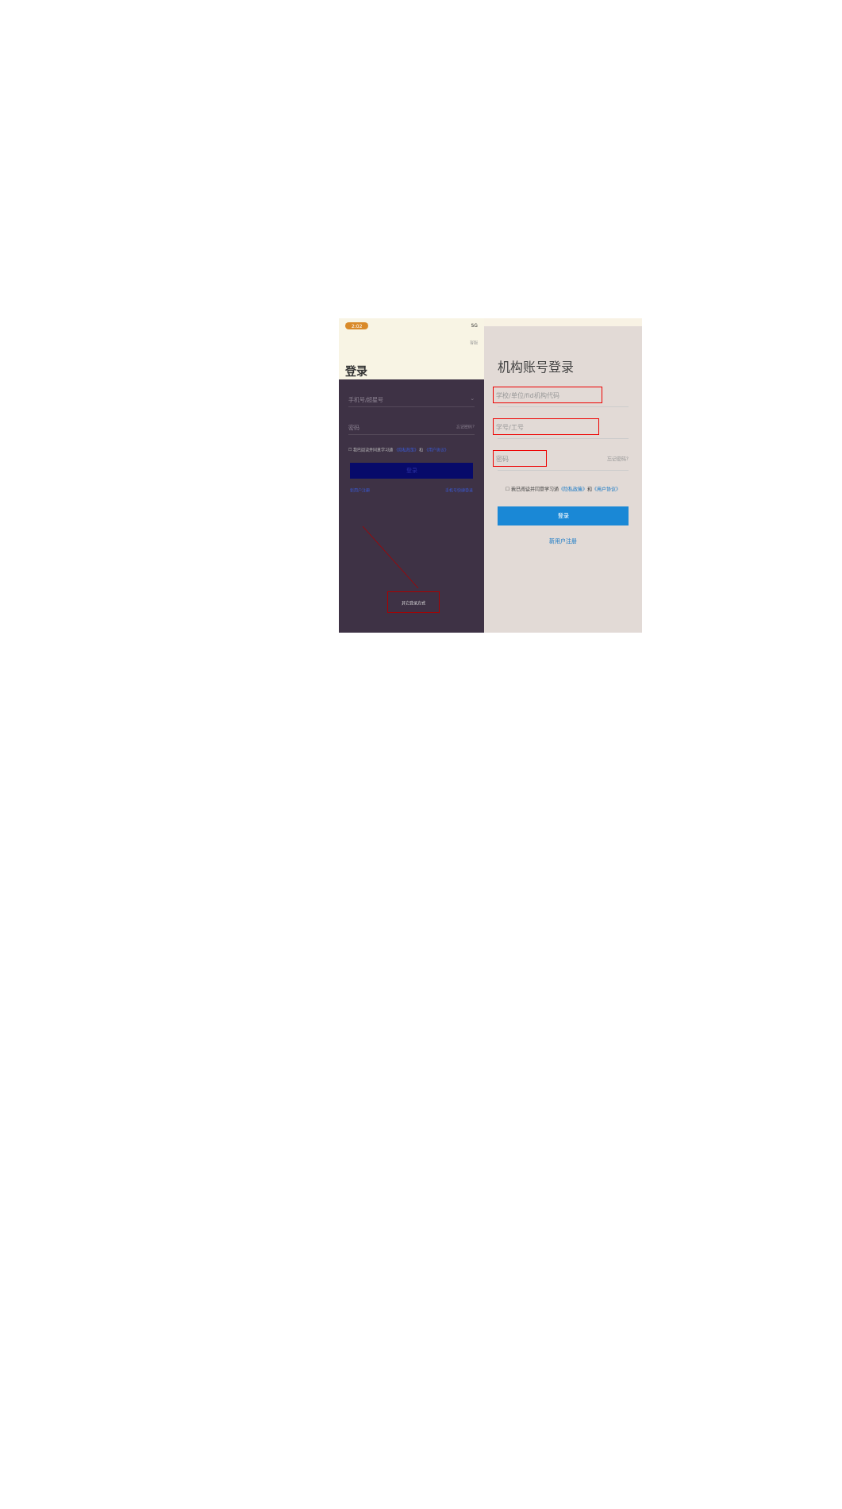2:02 5G
客服
登录
手机号/超星号 ⌄
密码 忘记密码?
☐ 我已阅读并同意学习通 《隐私政策》 和 《用户协议》
登录
新用户注册 手机号快捷登录
其它登录方式
机构账号登录
学校/单位/fid机构代码
学号/工号
密码 忘记密码?
☐ 我已阅读并同意学习通《隐私政策》和《用户协议》
登录
新用户注册